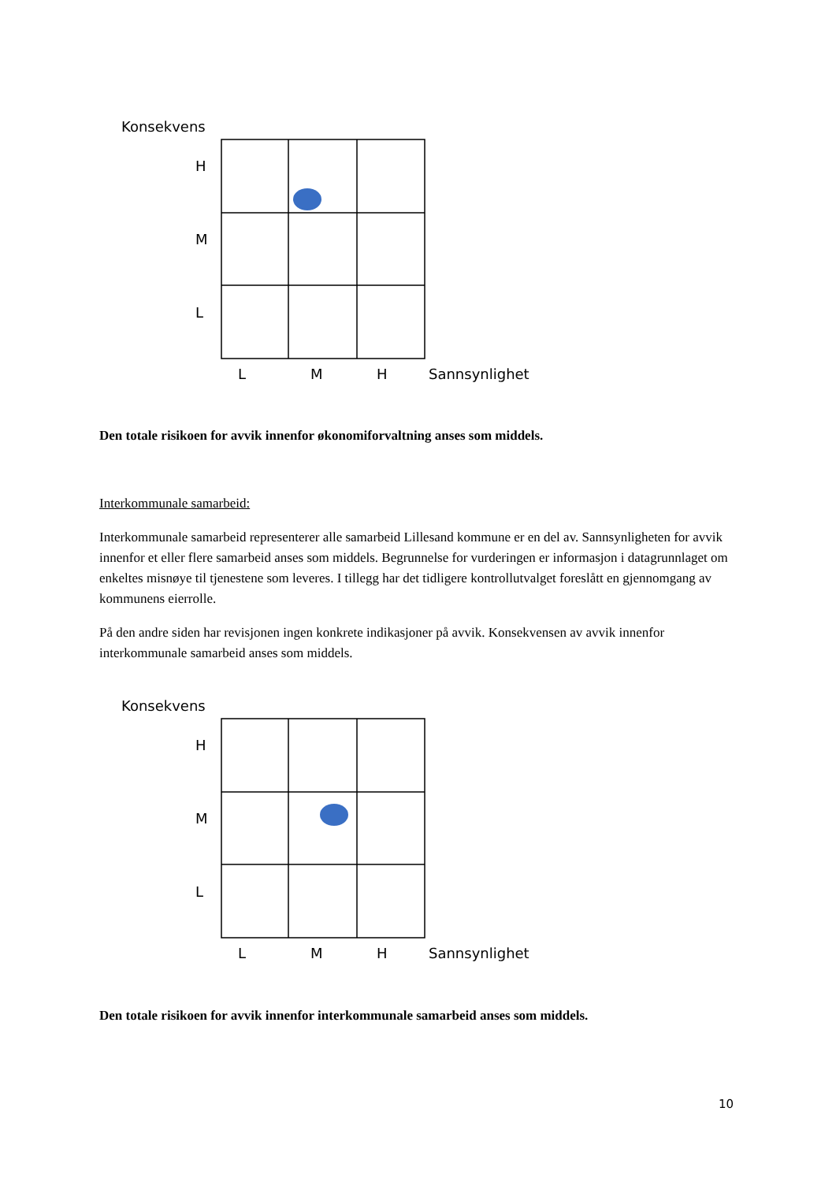Konsekvens
H
M
L
L
M
H
Sannsynlighet
Den totale risikoen for avvik innenfor økonomiforvaltning anses som middels.
Interkommunale samarbeid:
Interkommunale samarbeid representerer alle samarbeid Lillesand kommune er en del av. Sannsynligheten for avvik innenfor et eller flere samarbeid anses som middels. Begrunnelse for vurderingen er informasjon i datagrunnlaget om enkeltes misnøye til tjenestene som leveres. I tillegg har det tidligere kontrollutvalget foreslått en gjennomgang av kommunens eierrolle.
På den andre siden har revisjonen ingen konkrete indikasjoner på avvik. Konsekvensen av avvik innenfor interkommunale samarbeid anses som middels.
Konsekvens
H
M
L
L
M
H
Sannsynlighet
Den totale risikoen for avvik innenfor interkommunale samarbeid anses som middels.
10